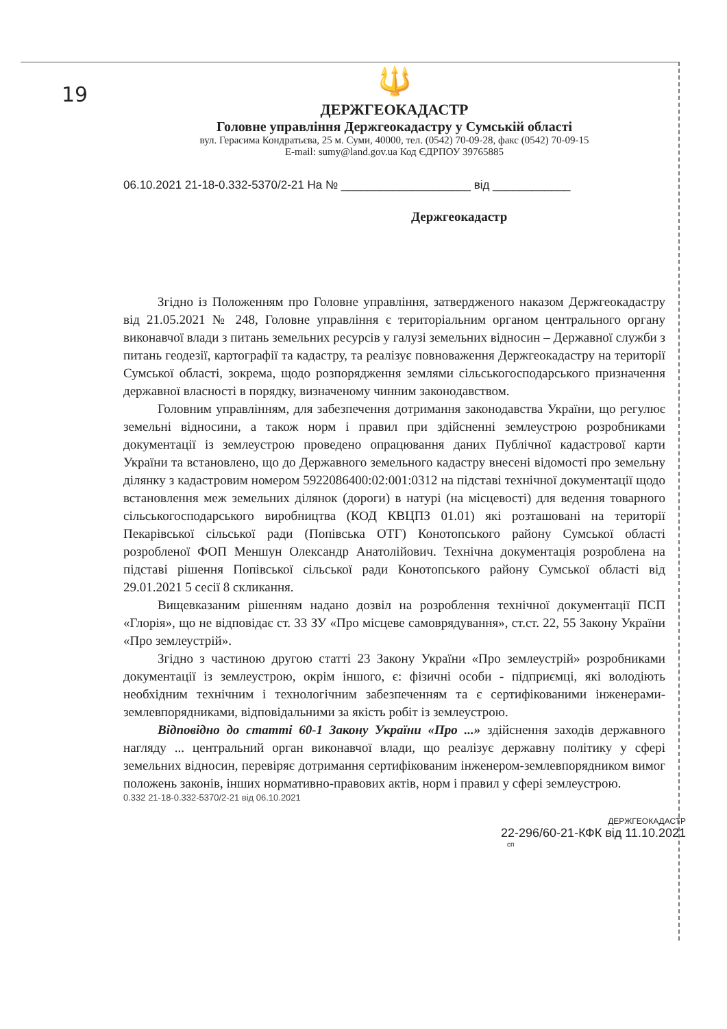19
🔱
ДЕРЖГЕОКАДАСТР
Головне управління Держгеокадастру у Сумській області
вул. Герасима Кондратьєва, 25 м. Суми, 40000, тел. (0542) 70-09-28, факс (0542) 70-09-15
E-mail: sumy@land.gov.ua Код ЄДРПОУ 39765885
06.10.2021 21-18-0.332-5370/2-21 На № ____________________ від ____________
Держгеокадастр
Згідно із Положенням про Головне управління, затвердженого наказом Держгеокадастру від 21.05.2021 № 248, Головне управління є територіальним органом центрального органу виконавчої влади з питань земельних ресурсів у галузі земельних відносин – Державної служби з питань геодезії, картографії та кадастру, та реалізує повноваження Держгеокадастру на території Сумської області, зокрема, щодо розпорядження землями сільськогосподарського призначення державної власності в порядку, визначеному чинним законодавством.
Головним управлінням, для забезпечення дотримання законодавства України, що регулює земельні відносини, а також норм і правил при здійсненні землеустрою розробниками документації із землеустрою проведено опрацювання даних Публічної кадастрової карти України та встановлено, що до Державного земельного кадастру внесені відомості про земельну ділянку з кадастровим номером 5922086400:02:001:0312 на підставі технічної документації щодо встановлення меж земельних ділянок (дороги) в натурі (на місцевості) для ведення товарного сільськогосподарського виробництва (КОД КВЦПЗ 01.01) які розташовані на території Пекарівської сільської ради (Попівська ОТГ) Конотопського району Сумської області розробленої ФОП Меншун Олександр Анатолійович. Технічна документація розроблена на підставі рішення Попівської сільської ради Конотопського району Сумської області від 29.01.2021 5 сесії 8 скликання.
Вищевказаним рішенням надано дозвіл на розроблення технічної документації ПСП «Глорія», що не відповідає ст. 33 ЗУ «Про місцеве самоврядування», ст.ст. 22, 55 Закону України «Про землеустрій».
Згідно з частиною другою статті 23 Закону України «Про землеустрій» розробниками документації із землеустрою, окрім іншого, є: фізичні особи - підприємці, які володіють необхідним технічним і технологічним забезпеченням та є сертифікованими інженерами-землевпорядниками, відповідальними за якість робіт із землеустрою.
Відповідно до статті 60-1 Закону України «Про ...» здійснення заходів державного нагляду ... центральний орган виконавчої влади, що реалізує державну політику у сфері земельних відносин, перевіряє дотримання сертифікованим інженером-землевпорядником вимог положень законів, інших нормативно-правових актів, норм і правил у сфері землеустрою.
0.332 21-18-0.332-5370/2-21 від 06.10.2021
ДЕРЖГЕОКАДАСТР
22-296/60-21-КФК від 11.10.2021
сп